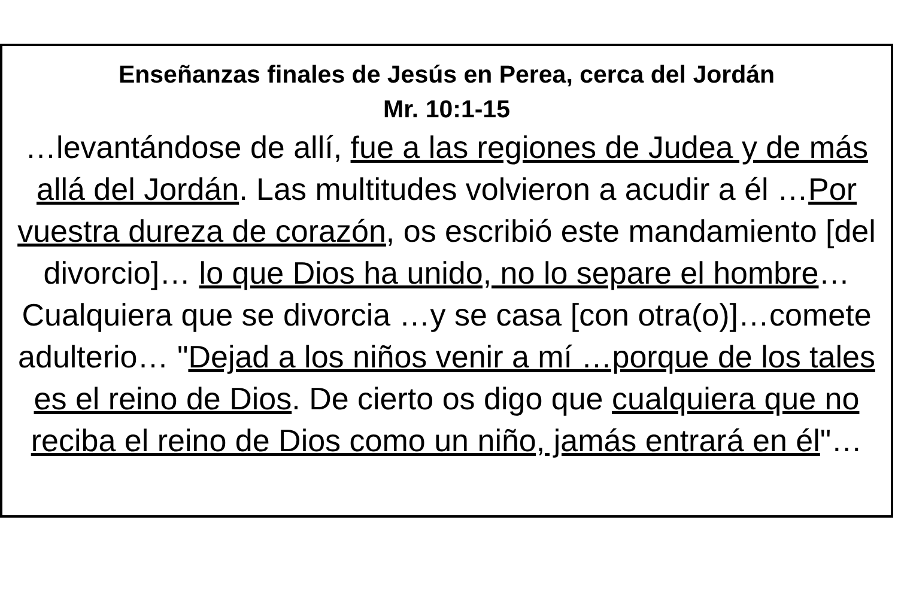Enseñanzas finales de Jesús en Perea, cerca del Jordán
Mr. 10:1-15
…levantándose de allí, fue a las regiones de Judea y de más allá del Jordán. Las multitudes volvieron a acudir a él …Por vuestra dureza de corazón, os escribió este mandamiento [del divorcio]… lo que Dios ha unido, no lo separe el hombre… Cualquiera que se divorcia …y se casa [con otra(o)]…comete adulterio… "Dejad a los niños venir a mí …porque de los tales es el reino de Dios. De cierto os digo que cualquiera que no reciba el reino de Dios como un niño, jamás entrará en él"…